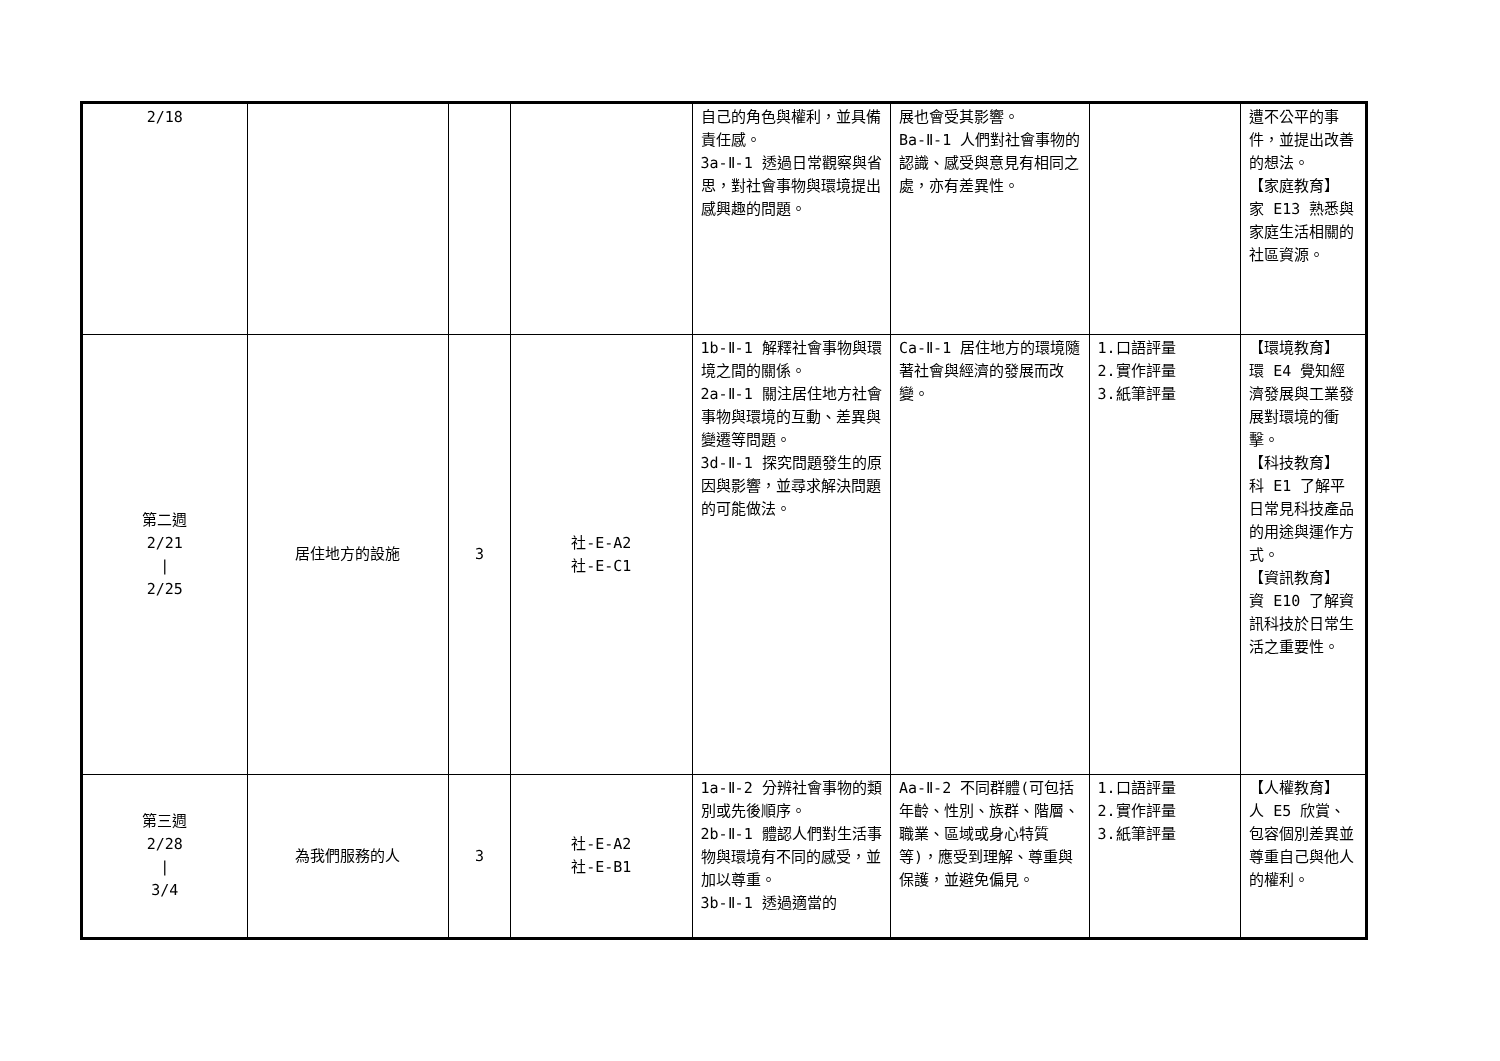| 2/18 | | | | 自己的角色與權利，並具備責任感。 3a-Ⅱ-1 透過日常觀察與省思，對社會事物與環境提出感興趣的問題。 | 展也會受其影響。 Ba-Ⅱ-1 人們對社會事物的認識、感受與意見有相同之處，亦有差異性。 | | 遭不公平的事件，並提出改善的想法。 【家庭教育】 家 E13 熟悉與家庭生活相關的社區資源。 |
| 第二週 2/21 / 2/25 | 居住地方的設施 | 3 | 社-E-A2 社-E-C1 | 1b-Ⅱ-1 解釋社會事物與環境之間的關係。 2a-Ⅱ-1 關注居住地方社會事物與環境的互動、差異與變遷等問題。 3d-Ⅱ-1 探究問題發生的原因與影響，並尋求解決問題的可能做法。 | Ca-Ⅱ-1 居住地方的環境隨著社會與經濟的發展而改變。 | 1.口語評量 2.實作評量 3.紙筆評量 | 【環境教育】 環 E4 覺知經濟發展與工業發展對環境的衝擊。 【科技教育】 科 E1 了解平日常見科技產品的用途與運作方式。 【資訊教育】 資 E10 了解資訊科技於日常生活之重要性。 |
| 第三週 2/28 / 3/4 | 為我們服務的人 | 3 | 社-E-A2 社-E-B1 | 1a-Ⅱ-2 分辨社會事物的類別或先後順序。 2b-Ⅱ-1 體認人們對生活事物與環境有不同的感受，並加以尊重。 3b-Ⅱ-1 透過適當的 | Aa-Ⅱ-2 不同群體(可包括年齡、性別、族群、階層、職業、區域或身心特質等)，應受到理解、尊重與保護，並避免偏見。 | 1.口語評量 2.實作評量 3.紙筆評量 | 【人權教育】 人 E5 欣賞、包容個別差異並尊重自己與他人的權利。 |